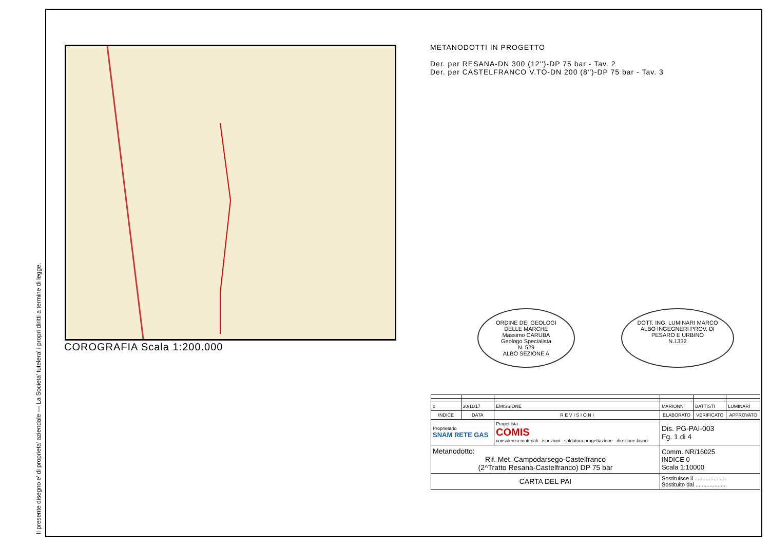Il presente disegno e' di proprieta' aziendale — La Societa' tutelera' i propri diritti a termine di legge.
COROGRAFIA Scala 1:200.000
METANODOTTI IN PROGETTO
Der. per RESANA-DN 300 (12'')-DP 75 bar - Tav. 2
Der. per CASTELFRANCO V.TO-DN 200 (8'')-DP 75 bar - Tav. 3
ORDINE DEI GEOLOGI DELLE MARCHE
Massimo CARUBA
Geologo Specialista
N. 529
ALBO SEZIONE A
DOTT. ING. LUMINARI MARCO
ALBO INGEGNERI PROV. DI PESARO E URBINO
N.1332
| 0 | 30/11/17 | EMISSIONE | MARIONNI | BATTISTI | LUMINARI |
| INDICE | DATA | R E V I S I O N I | ELABORATO | VERIFICATO | APPROVATO |
| Proprietario SNAM RETE GAS | | Progettista COMIS consulenza materiali - ispezioni - saldatura progettazione - direzione lavori | Dis. PG-PAI-003 Fg. 1 di 4 | | |
| Metanodotto: Rif. Met. Campodarsego-Castelfranco (2^Tratto Resana-Castelfranco) DP 75 bar | | | Comm. NR/16025 INDICE 0 Scala 1:10000 | | |
| CARTA DEL PAI | | | Sostituisce il .................... Sostituito dal .................... | | |